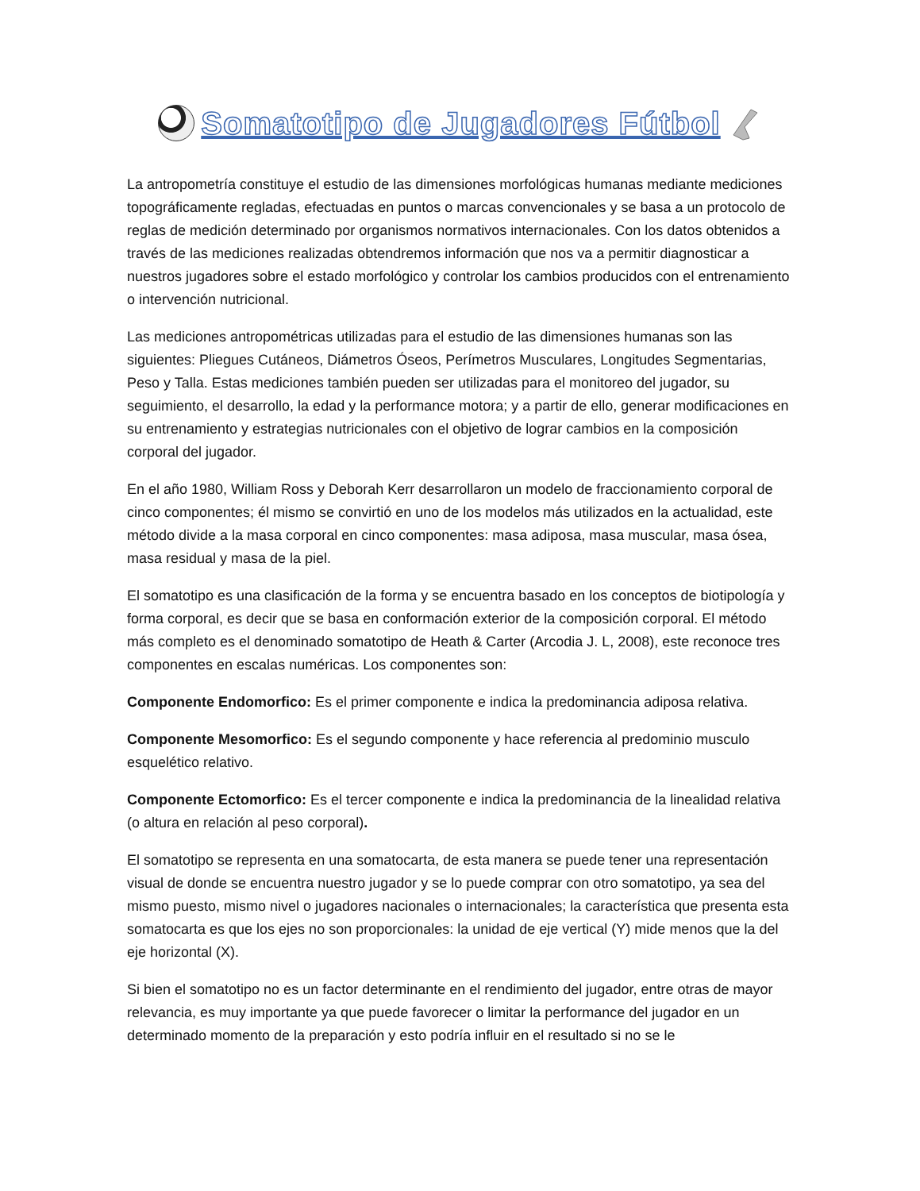Somatotipo de Jugadores Fútbol
La antropometría constituye el estudio de las dimensiones morfológicas humanas mediante mediciones topográficamente regladas, efectuadas en puntos o marcas convencionales y se basa a un protocolo de reglas de medición determinado por organismos normativos internacionales. Con los datos obtenidos a través de las mediciones realizadas obtendremos información que nos va a permitir diagnosticar a nuestros jugadores sobre el estado morfológico y controlar los cambios producidos con el entrenamiento o intervención nutricional.
Las mediciones antropométricas utilizadas para el estudio de las dimensiones humanas son las siguientes: Pliegues Cutáneos, Diámetros Óseos, Perímetros Musculares, Longitudes Segmentarias, Peso y Talla. Estas mediciones también pueden ser utilizadas para el monitoreo del jugador, su seguimiento, el desarrollo, la edad y la performance motora; y a partir de ello, generar modificaciones en su entrenamiento y estrategias nutricionales con el objetivo de lograr cambios en la composición corporal del jugador.
En el año 1980, William Ross y Deborah Kerr desarrollaron un modelo de fraccionamiento corporal de cinco componentes; él mismo se convirtió en uno de los modelos más utilizados en la actualidad, este método divide a la masa corporal en cinco componentes: masa adiposa, masa muscular, masa ósea, masa residual y masa de la piel.
El somatotipo es una clasificación de la forma y se encuentra basado en los conceptos de biotipología y forma corporal, es decir que se basa en conformación exterior de la composición corporal. El método más completo es el denominado somatotipo de Heath & Carter (Arcodia J. L, 2008), este reconoce tres componentes en escalas numéricas. Los componentes son:
Componente Endomorfico: Es el primer componente e indica la predominancia adiposa relativa.
Componente Mesomorfico: Es el segundo componente y hace referencia al predominio musculo esquelético relativo.
Componente Ectomorfico: Es el tercer componente e indica la predominancia de la linealidad relativa (o altura en relación al peso corporal).
El somatotipo se representa en una somatocarta, de esta manera se puede tener una representación visual de donde se encuentra nuestro jugador y se lo puede comprar con otro somatotipo, ya sea del mismo puesto, mismo nivel o jugadores nacionales o internacionales; la característica que presenta esta somatocarta es que los ejes no son proporcionales: la unidad de eje vertical (Y) mide menos que la del eje horizontal (X).
Si bien el somatotipo no es un factor determinante en el rendimiento del jugador, entre otras de mayor relevancia, es muy importante ya que puede favorecer o limitar la performance del jugador en un determinado momento de la preparación y esto podría influir en el resultado si no se le